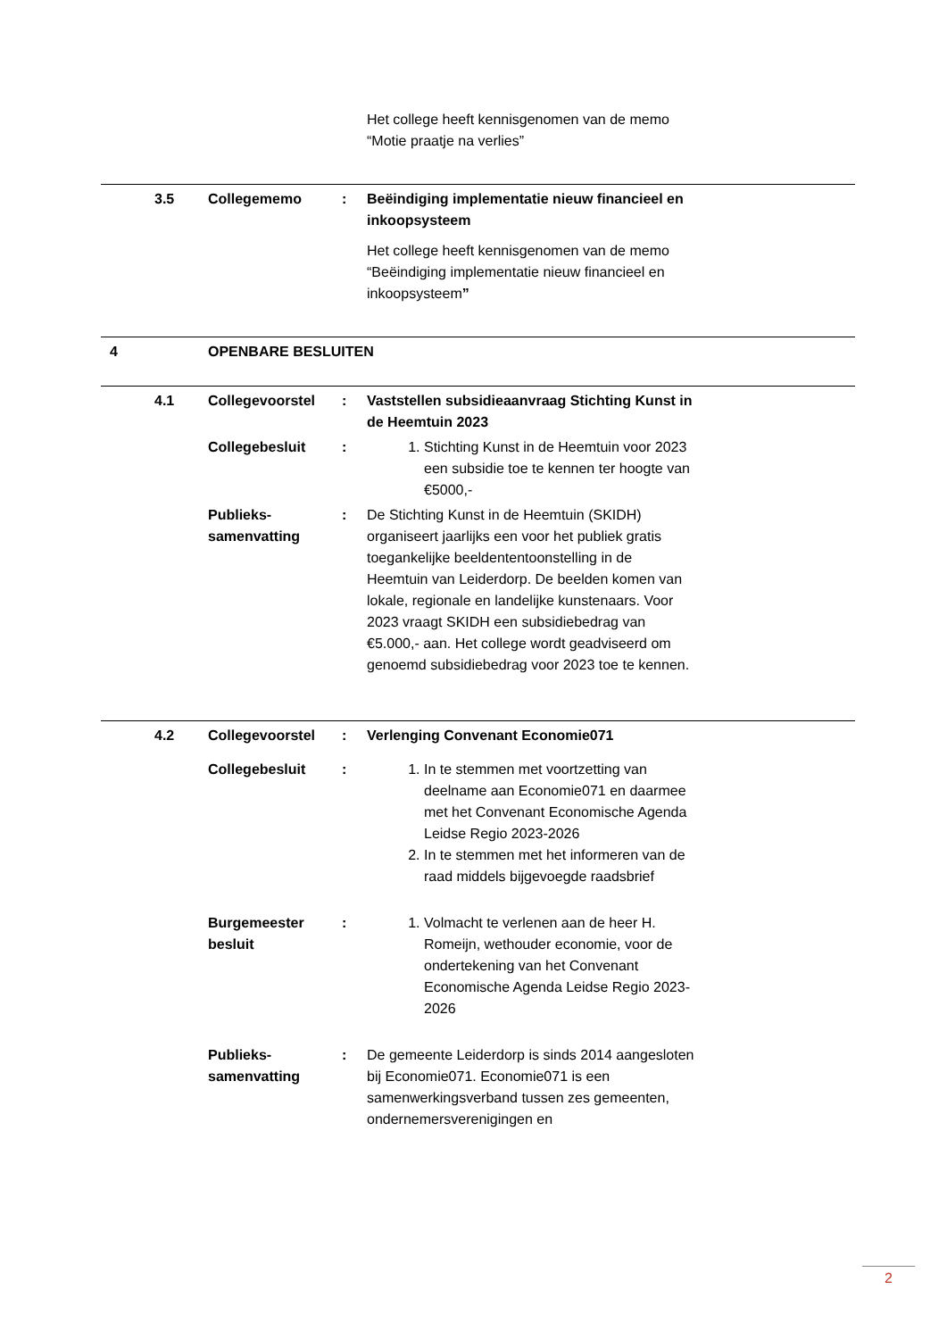| | | | Het college heeft kennisgenomen van de memo “Motie praatje na verlies” | |
| 3.5 | Collegememo | : | Beëindiging implementatie nieuw financieel en inkoopsysteem Het college heeft kennisgenomen van de memo “Beëindiging implementatie nieuw financieel en inkoopsysteem ” | |
| 4 | OPENBARE BESLUITEN | | | |
| 4.1 | Collegevoorstel | : | Vaststellen subsidieaanvraag Stichting Kunst in de Heemtuin 2023 | |
| | Collegebesluit | : | 1. Stichting Kunst in de Heemtuin voor 2023 een subsidie toe te kennen ter hoogte van €5000,- | |
| | Publieks- samenvatting | : | De Stichting Kunst in de Heemtuin (SKIDH) organiseert jaarlijks een voor het publiek gratis toegankelijke beeldententoonstelling in de Heemtuin van Leiderdorp. De beelden komen van lokale, regionale en landelijke kunstenaars. Voor 2023 vraagt SKIDH een subsidiebedrag van €5.000,- aan. Het college wordt geadviseerd om genoemd subsidiebedrag voor 2023 toe te kennen. | |
| 4.2 | Collegevoorstel | : | Verlenging Convenant Economie071 | |
| | Collegebesluit | : | 1. In te stemmen met voortzetting van deelname aan Economie071 en daarmee met het Convenant Economische Agenda Leidse Regio 2023-2026 2. In te stemmen met het informeren van de raad middels bijgevoegde raadsbrief | |
| | Burgemeester besluit | : | 1. Volmacht te verlenen aan de heer H. Romeijn, wethouder economie, voor de ondertekening van het Convenant Economische Agenda Leidse Regio 2023-2026 | |
| | Publieks- samenvatting | : | De gemeente Leiderdorp is sinds 2014 aangesloten bij Economie071. Economie071 is een samenwerkingsverband tussen zes gemeenten, ondernemersverenigingen en | |
2